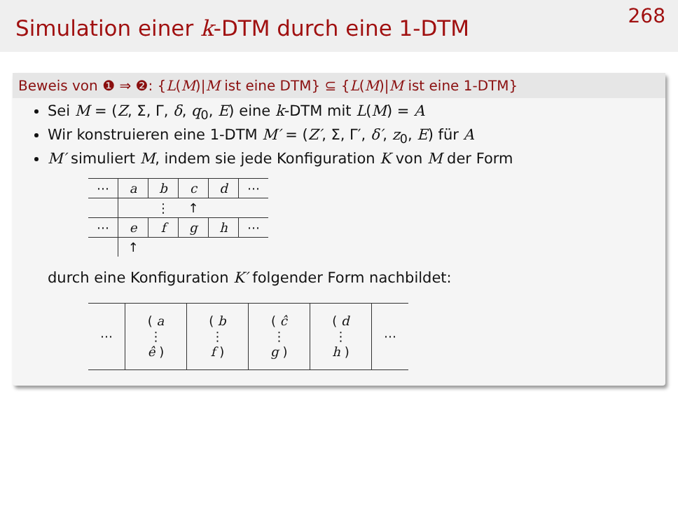Simulation einer k-DTM durch eine 1-DTM
268
Beweis von ❶ ⇒ ❷: {L(M)|M ist eine DTM} ⊆ {L(M)|M ist eine 1-DTM}
Sei M = (Z, Σ, Γ, δ, q<sub>0</sub>, E) eine k-DTM mit L(M) = A
Wir konstruieren eine 1-DTM M′ = (Z′, Σ, Γ′, δ′, z<sub>0</sub>, E) für A
M′ simuliert M, indem sie jede Konfiguration K von M der Form
| ⋯ | a | b | c | d | ⋯ |
| | | ⋮ | ↑ | | |
| ⋯ | e | f | g | h | ⋯ |
| | ↑ | | | | |
durch eine Konfiguration K′ folgender Form nachbildet:
| ⋯ | ( a ⋮ ê ) | ( b ⋮ f ) | ( ĉ ⋮ g ) | ( d ⋮ h ) | ⋯ |